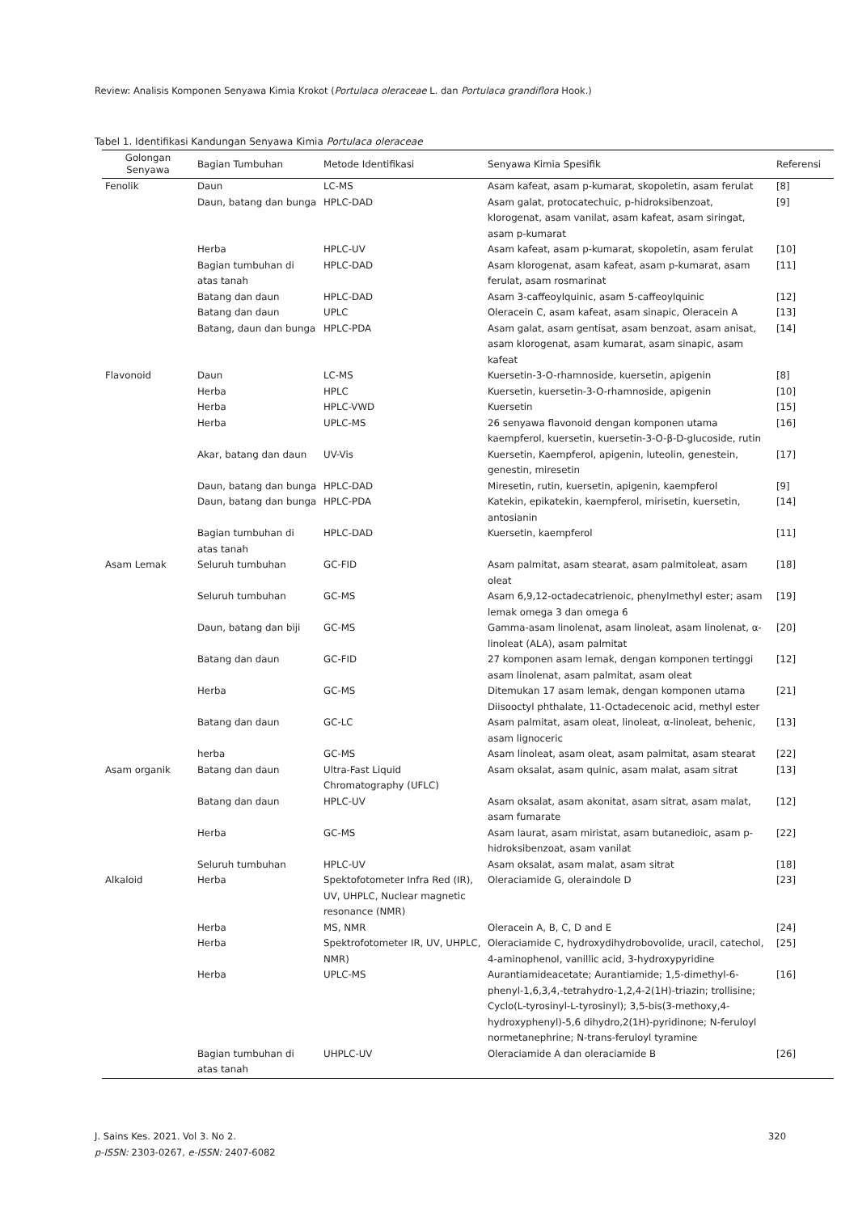Review: Analisis Komponen Senyawa Kimia Krokot (Portulaca oleraceae L. dan Portulaca grandiflora Hook.)
Tabel 1. Identifikasi Kandungan Senyawa Kimia Portulaca oleraceae
| Golongan Senyawa | Bagian Tumbuhan | Metode Identifikasi | Senyawa Kimia Spesifik | Referensi |
| --- | --- | --- | --- | --- |
| Fenolik | Daun | LC-MS | Asam kafeat, asam p-kumarat, skopoletin, asam ferulat | [8] |
| | Daun, batang dan bunga | HPLC-DAD | Asam galat, protocatechuic, p-hidroksibenzoat, klorogenat, asam vanilat, asam kafeat, asam siringat, asam p-kumarat | [9] |
| | Herba | HPLC-UV | Asam kafeat, asam p-kumarat, skopoletin, asam ferulat | [10] |
| | Bagian tumbuhan di atas tanah | HPLC-DAD | Asam klorogenat, asam kafeat, asam p-kumarat, asam ferulat, asam rosmarinat | [11] |
| | Batang dan daun | HPLC-DAD | Asam 3-caffeoylquinic, asam 5-caffeoylquinic | [12] |
| | Batang dan daun | UPLC | Oleracein C, asam kafeat, asam sinapic, Oleracein A | [13] |
| | Batang, daun dan bunga | HPLC-PDA | Asam galat, asam gentisat, asam benzoat, asam anisat, asam klorogenat, asam kumarat, asam sinapic, asam kafeat | [14] |
| Flavonoid | Daun | LC-MS | Kuersetin-3-O-rhamnoside, kuersetin, apigenin | [8] |
| | Herba | HPLC | Kuersetin, kuersetin-3-O-rhamnoside, apigenin | [10] |
| | Herba | HPLC-VWD | Kuersetin | [15] |
| | Herba | UPLC-MS | 26 senyawa flavonoid dengan komponen utama kaempferol, kuersetin, kuersetin-3-O-β-D-glucoside, rutin | [16] |
| | Akar, batang dan daun | UV-Vis | Kuersetin, Kaempferol, apigenin, luteolin, genestein, genestin, miresetin | [17] |
| | Daun, batang dan bunga | HPLC-DAD | Miresetin, rutin, kuersetin, apigenin, kaempferol | [9] |
| | Daun, batang dan bunga | HPLC-PDA | Katekin, epikatekin, kaempferol, mirisetin, kuersetin, antosianin | [14] |
| | Bagian tumbuhan di atas tanah | HPLC-DAD | Kuersetin, kaempferol | [11] |
| Asam Lemak | Seluruh tumbuhan | GC-FID | Asam palmitat, asam stearat, asam palmitoleat, asam oleat | [18] |
| | Seluruh tumbuhan | GC-MS | Asam 6,9,12-octadecatrienoic, phenylmethyl ester; asam lemak omega 3 dan omega 6 | [19] |
| | Daun, batang dan biji | GC-MS | Gamma-asam linolenat, asam linoleat, asam linolenat, α-linoleat (ALA), asam palmitat | [20] |
| | Batang dan daun | GC-FID | 27 komponen asam lemak, dengan komponen tertinggi asam linolenat, asam palmitat, asam oleat | [12] |
| | Herba | GC-MS | Ditemukan 17 asam lemak, dengan komponen utama Diisooctyl phthalate, 11-Octadecenoic acid, methyl ester | [21] |
| | Batang dan daun | GC-LC | Asam palmitat, asam oleat, linoleat, α-linoleat, behenic, asam lignoceric | [13] |
| | herba | GC-MS | Asam linoleat, asam oleat, asam palmitat, asam stearat | [22] |
| Asam organik | Batang dan daun | Ultra-Fast Liquid Chromatography (UFLC) | Asam oksalat, asam quinic, asam malat, asam sitrat | [13] |
| | Batang dan daun | HPLC-UV | Asam oksalat, asam akonitat, asam sitrat, asam malat, asam fumarate | [12] |
| | Herba | GC-MS | Asam laurat, asam miristat, asam butanedioic, asam p-hidroksibenzoat, asam vanilat | [22] |
| | Seluruh tumbuhan | HPLC-UV | Asam oksalat, asam malat, asam sitrat | [18] |
| Alkaloid | Herba | Spektofotometer Infra Red (IR), UV, UHPLC, Nuclear magnetic resonance (NMR) | Oleraciamide G, oleraindole D | [23] |
| | Herba | MS, NMR | Oleracein A, B, C, D and E | [24] |
| | Herba | Spektrofotometer IR, UV, UHPLC, NMR) | Oleraciamide C, hydroxydihydrobovolide, uracil, catechol, 4-aminophenol, vanillic acid, 3-hydroxypyridine | [25] |
| | Herba | UPLC-MS | Aurantiamideacetate; Aurantiamide; 1,5-dimethyl-6-phenyl-1,6,3,4,-tetrahydro-1,2,4-2(1H)-triazin; trollisine; Cyclo(L-tyrosinyl-L-tyrosinyl); 3,5-bis(3-methoxy,4-hydroxyphenyl)-5,6 dihydro,2(1H)-pyridinone; N-feruloyl normetanephrine; N-trans-feruloyl tyramine | [16] |
| | Bagian tumbuhan di atas tanah | UHPLC-UV | Oleraciamide A dan oleraciamide B | [26] |
320 J. Sains Kes. 2021. Vol 3. No 2.
p-ISSN: 2303-0267, e-ISSN: 2407-6082